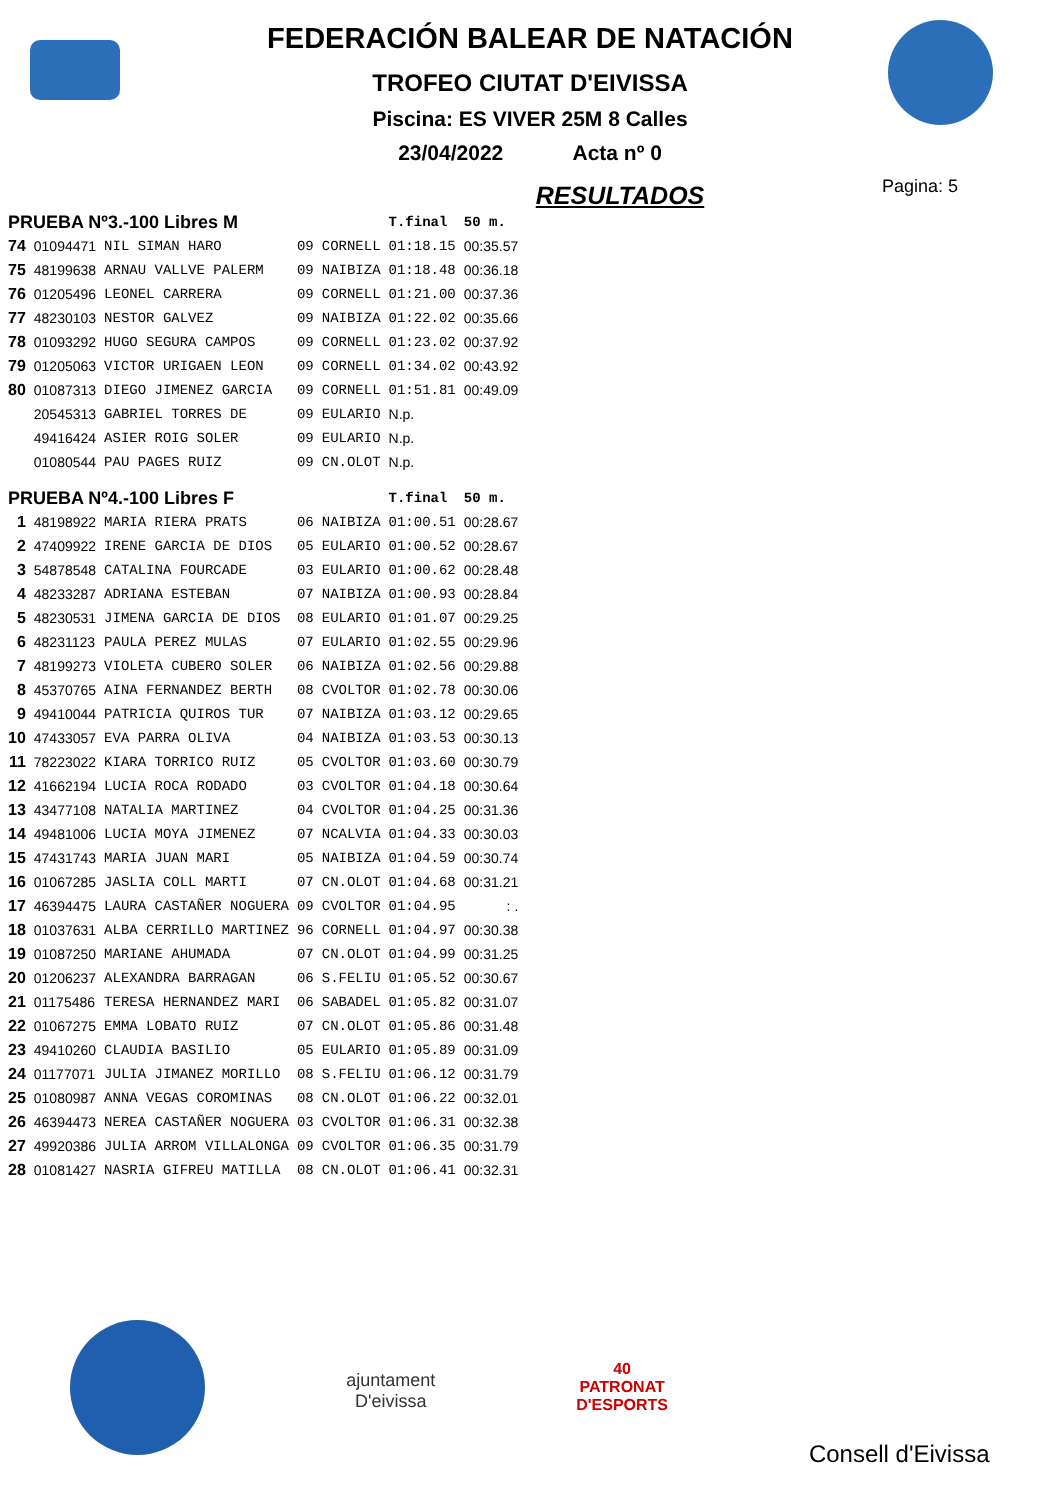FEDERACIÓN BALEAR DE NATACIÓN
TROFEO CIUTAT D'EIVISSA
Piscina: ES VIVER 25M 8 Calles
23/04/2022 Acta nº 0
RESULTADOS
Pagina: 5
| PRUEBA Nº3.-100 Libres M | | | | | T.final | 50 m. |
| --- | --- | --- | --- | --- | --- | --- |
| 74 | 01094471 | NIL SIMAN HARO | 09 | CORNELL | 01:18.15 | 00:35.57 |
| 75 | 48199638 | ARNAU VALLVE PALERM | 09 | NAIBIZA | 01:18.48 | 00:36.18 |
| 76 | 01205496 | LEONEL CARRERA | 09 | CORNELL | 01:21.00 | 00:37.36 |
| 77 | 48230103 | NESTOR GALVEZ | 09 | NAIBIZA | 01:22.02 | 00:35.66 |
| 78 | 01093292 | HUGO SEGURA CAMPOS | 09 | CORNELL | 01:23.02 | 00:37.92 |
| 79 | 01205063 | VICTOR URIGAEN LEON | 09 | CORNELL | 01:34.02 | 00:43.92 |
| 80 | 01087313 | DIEGO JIMENEZ GARCIA | 09 | CORNELL | 01:51.81 | 00:49.09 |
| | 20545313 | GABRIEL TORRES DE | 09 | EULARIO | N.p. | |
| | 49416424 | ASIER ROIG SOLER | 09 | EULARIO | N.p. | |
| | 01080544 | PAU PAGES RUIZ | 09 | CN.OLOT | N.p. | |
| PRUEBA Nº4.-100 Libres F | | | | | T.final | 50 m. |
| 1 | 48198922 | MARIA RIERA PRATS | 06 | NAIBIZA | 01:00.51 | 00:28.67 |
| 2 | 47409922 | IRENE GARCIA DE DIOS | 05 | EULARIO | 01:00.52 | 00:28.67 |
| 3 | 54878548 | CATALINA FOURCADE | 03 | EULARIO | 01:00.62 | 00:28.48 |
| 4 | 48233287 | ADRIANA ESTEBAN | 07 | NAIBIZA | 01:00.93 | 00:28.84 |
| 5 | 48230531 | JIMENA GARCIA DE DIOS | 08 | EULARIO | 01:01.07 | 00:29.25 |
| 6 | 48231123 | PAULA PEREZ MULAS | 07 | EULARIO | 01:02.55 | 00:29.96 |
| 7 | 48199273 | VIOLETA CUBERO SOLER | 06 | NAIBIZA | 01:02.56 | 00:29.88 |
| 8 | 45370765 | AINA FERNANDEZ BERTH | 08 | CVOLTOR | 01:02.78 | 00:30.06 |
| 9 | 49410044 | PATRICIA QUIROS TUR | 07 | NAIBIZA | 01:03.12 | 00:29.65 |
| 10 | 47433057 | EVA PARRA OLIVA | 04 | NAIBIZA | 01:03.53 | 00:30.13 |
| 11 | 78223022 | KIARA TORRICO RUIZ | 05 | CVOLTOR | 01:03.60 | 00:30.79 |
| 12 | 41662194 | LUCIA ROCA RODADO | 03 | CVOLTOR | 01:04.18 | 00:30.64 |
| 13 | 43477108 | NATALIA MARTINEZ | 04 | CVOLTOR | 01:04.25 | 00:31.36 |
| 14 | 49481006 | LUCIA MOYA JIMENEZ | 07 | NCALVIA | 01:04.33 | 00:30.03 |
| 15 | 47431743 | MARIA JUAN MARI | 05 | NAIBIZA | 01:04.59 | 00:30.74 |
| 16 | 01067285 | JASLIA COLL MARTI | 07 | CN.OLOT | 01:04.68 | 00:31.21 |
| 17 | 46394475 | LAURA CASTAÑER NOGUERA | 09 | CVOLTOR | 01:04.95 | : . |
| 18 | 01037631 | ALBA CERRILLO MARTINEZ | 96 | CORNELL | 01:04.97 | 00:30.38 |
| 19 | 01087250 | MARIANE AHUMADA | 07 | CN.OLOT | 01:04.99 | 00:31.25 |
| 20 | 01206237 | ALEXANDRA BARRAGAN | 06 | S.FELIU | 01:05.52 | 00:30.67 |
| 21 | 01175486 | TERESA HERNANDEZ MARI | 06 | SABADEL | 01:05.82 | 00:31.07 |
| 22 | 01067275 | EMMA LOBATO RUIZ | 07 | CN.OLOT | 01:05.86 | 00:31.48 |
| 23 | 49410260 | CLAUDIA BASILIO | 05 | EULARIO | 01:05.89 | 00:31.09 |
| 24 | 01177071 | JULIA JIMANEZ MORILLO | 08 | S.FELIU | 01:06.12 | 00:31.79 |
| 25 | 01080987 | ANNA VEGAS COROMINAS | 08 | CN.OLOT | 01:06.22 | 00:32.01 |
| 26 | 46394473 | NEREA CASTAÑER NOGUERA | 03 | CVOLTOR | 01:06.31 | 00:32.38 |
| 27 | 49920386 | JULIA ARROM VILLALONGA | 09 | CVOLTOR | 01:06.35 | 00:31.79 |
| 28 | 01081427 | NASRIA GIFREU MATILLA | 08 | CN.OLOT | 01:06.41 | 00:32.31 |
ajuntament
D'eivissa
40
PATRONAT
D'ESPORTS
Consell d'Eivissa